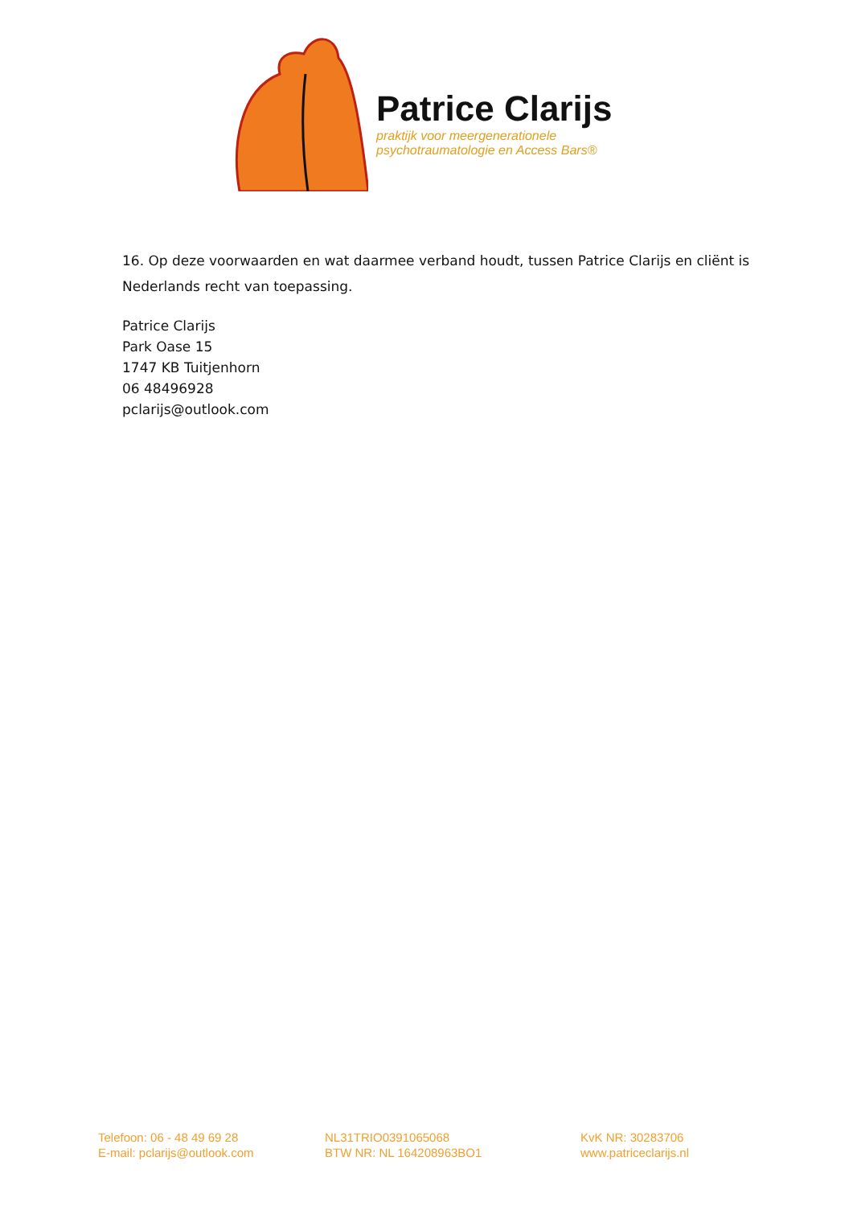Patrice Clarijs
praktijk voor meergenerationele
psychotraumatologie en Access Bars®
16. Op deze voorwaarden en wat daarmee verband houdt, tussen Patrice Clarijs en cliënt is Nederlands recht van toepassing.
Patrice Clarijs
Park Oase 15
1747 KB Tuitjenhorn
06 48496928
pclarijs@outlook.com
Telefoon: 06 - 48 49 69 28
E-mail: pclarijs@outlook.com
NL31TRIO0391065068
BTW NR: NL 164208963BO1
KvK NR: 30283706
www.patriceclarijs.nl